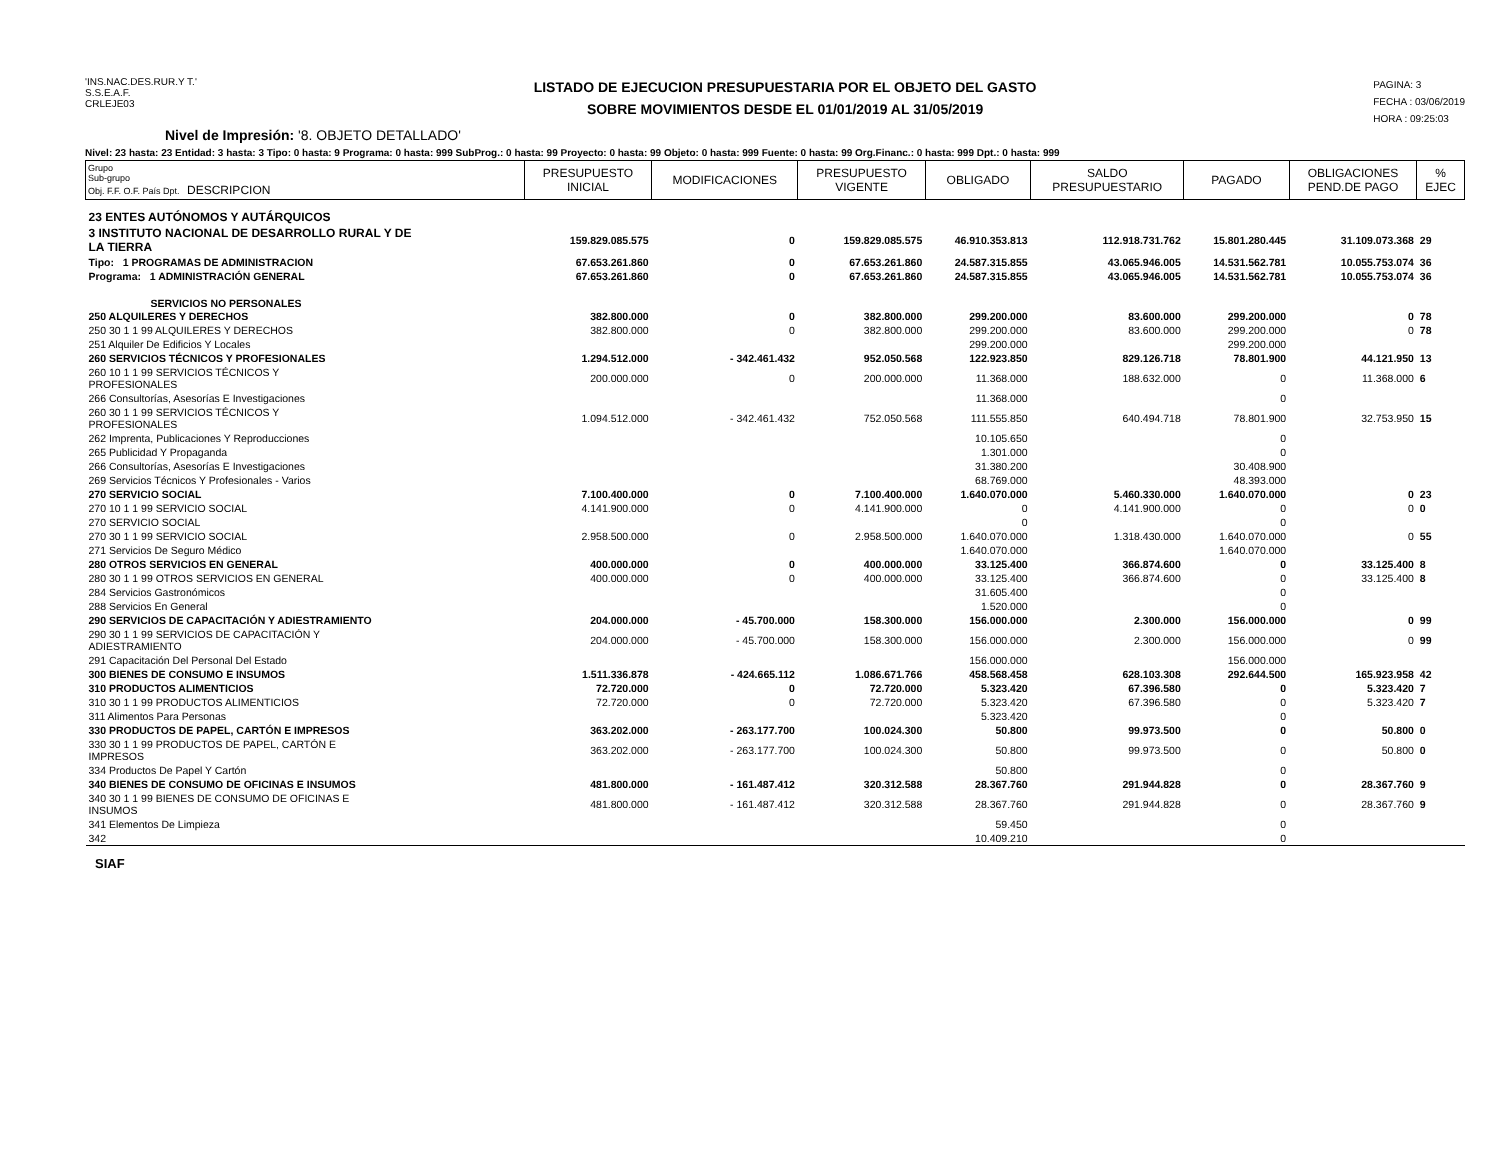'INS.NAC.DES.RUR.Y T.'
S.S.E.A.F.
CRLEJE03
LISTADO DE EJECUCION PRESUPUESTARIA POR EL OBJETO DEL GASTO
SOBRE MOVIMIENTOS DESDE EL 01/01/2019 AL 31/05/2019
PAGINA: 3
FECHA : 03/06/2019
HORA : 09:25:03
Nivel de Impresión: '8. OBJETO DETALLADO'
Nivel: 23 hasta: 23 Entidad: 3 hasta: 3 Tipo: 0 hasta: 9 Programa: 0 hasta: 999 SubProg.: 0 hasta: 99 Proyecto: 0 hasta: 99 Objeto: 0 hasta: 999 Fuente: 0 hasta: 99 Org.Financ.: 0 hasta: 999 Dpt.: 0 hasta: 999
| Grupo Sub-grupo Obj. F.F. O.F. País Dpt. DESCRIPCION | PRESUPUESTO INICIAL | MODIFICACIONES | PRESUPUESTO VIGENTE | OBLIGADO | SALDO PRESUPUESTARIO | PAGADO | OBLIGACIONES PEND.DE PAGO | % EJEC |
| --- | --- | --- | --- | --- | --- | --- | --- | --- |
| 23 ENTES AUTÓNOMOS Y AUTÁRQUICOS | | | | | | | | |
| 3 INSTITUTO NACIONAL DE DESARROLLO RURAL Y DE LA TIERRA | 159.829.085.575 | 0 | 159.829.085.575 | 46.910.353.813 | 112.918.731.762 | 15.801.280.445 | 31.109.073.368 | 29 |
| Tipo: 1 PROGRAMAS DE ADMINISTRACION | 67.653.261.860 | 0 | 67.653.261.860 | 24.587.315.855 | 43.065.946.005 | 14.531.562.781 | 10.055.753.074 | 36 |
| Programa: 1 ADMINISTRACIÓN GENERAL | 67.653.261.860 | 0 | 67.653.261.860 | 24.587.315.855 | 43.065.946.005 | 14.531.562.781 | 10.055.753.074 | 36 |
| SERVICIOS NO PERSONALES | | | | | | | | |
| 250 ALQUILERES Y DERECHOS | 382.800.000 | 0 | 382.800.000 | 299.200.000 | 83.600.000 | 299.200.000 | 0 | 78 |
| 250 30 1 1 99 ALQUILERES Y DERECHOS | 382.800.000 | 0 | 382.800.000 | 299.200.000 | 83.600.000 | 299.200.000 | 0 | 78 |
| 251 Alquiler De Edificios Y Locales | | | | 299.200.000 | | 299.200.000 | | |
| 260 SERVICIOS TÉCNICOS Y PROFESIONALES | 1.294.512.000 | - 342.461.432 | 952.050.568 | 122.923.850 | 829.126.718 | 78.801.900 | 44.121.950 | 13 |
| 260 10 1 1 99 SERVICIOS TÉCNICOS Y PROFESIONALES | 200.000.000 | 0 | 200.000.000 | 11.368.000 | 188.632.000 | 0 | 11.368.000 | 6 |
| 266 Consultorías, Asesorías E Investigaciones | | | | 11.368.000 | | 0 | | |
| 260 30 1 1 99 SERVICIOS TÉCNICOS Y PROFESIONALES | 1.094.512.000 | - 342.461.432 | 752.050.568 | 111.555.850 | 640.494.718 | 78.801.900 | 32.753.950 | 15 |
| 262 Imprenta, Publicaciones Y Reproducciones | | | | 10.105.650 | | 0 | | |
| 265 Publicidad Y Propaganda | | | | 1.301.000 | | 0 | | |
| 266 Consultorías, Asesorías E Investigaciones | | | | 31.380.200 | | 30.408.900 | | |
| 269 Servicios Técnicos Y Profesionales - Varios | | | | 68.769.000 | | 48.393.000 | | |
| 270 SERVICIO SOCIAL | 7.100.400.000 | 0 | 7.100.400.000 | 1.640.070.000 | 5.460.330.000 | 1.640.070.000 | 0 | 23 |
| 270 10 1 1 99 SERVICIO SOCIAL | 4.141.900.000 | 0 | 4.141.900.000 | 0 | 4.141.900.000 | 0 | 0 | 0 |
| 270 SERVICIO SOCIAL | | | | 0 | | 0 | | |
| 270 30 1 1 99 SERVICIO SOCIAL | 2.958.500.000 | 0 | 2.958.500.000 | 1.640.070.000 | 1.318.430.000 | 1.640.070.000 | 0 | 55 |
| 271 Servicios De Seguro Médico | | | | 1.640.070.000 | | 1.640.070.000 | | |
| 280 OTROS SERVICIOS EN GENERAL | 400.000.000 | 0 | 400.000.000 | 33.125.400 | 366.874.600 | 0 | 33.125.400 | 8 |
| 280 30 1 1 99 OTROS SERVICIOS EN GENERAL | 400.000.000 | 0 | 400.000.000 | 33.125.400 | 366.874.600 | 0 | 33.125.400 | 8 |
| 284 Servicios Gastronómicos | | | | 31.605.400 | | 0 | | |
| 288 Servicios En General | | | | 1.520.000 | | 0 | | |
| 290 SERVICIOS DE CAPACITACIÓN Y ADIESTRAMIENTO | 204.000.000 | - 45.700.000 | 158.300.000 | 156.000.000 | 2.300.000 | 156.000.000 | 0 | 99 |
| 290 30 1 1 99 SERVICIOS DE CAPACITACIÓN Y ADIESTRAMIENTO | 204.000.000 | - 45.700.000 | 158.300.000 | 156.000.000 | 2.300.000 | 156.000.000 | 0 | 99 |
| 291 Capacitación Del Personal Del Estado | | | | 156.000.000 | | 156.000.000 | | |
| 300 BIENES DE CONSUMO E INSUMOS | 1.511.336.878 | - 424.665.112 | 1.086.671.766 | 458.568.458 | 628.103.308 | 292.644.500 | 165.923.958 | 42 |
| 310 PRODUCTOS ALIMENTICIOS | 72.720.000 | 0 | 72.720.000 | 5.323.420 | 67.396.580 | 0 | 5.323.420 | 7 |
| 310 30 1 1 99 PRODUCTOS ALIMENTICIOS | 72.720.000 | 0 | 72.720.000 | 5.323.420 | 67.396.580 | 0 | 5.323.420 | 7 |
| 311 Alimentos Para Personas | | | | 5.323.420 | | 0 | | |
| 330 PRODUCTOS DE PAPEL, CARTÓN E IMPRESOS | 363.202.000 | - 263.177.700 | 100.024.300 | 50.800 | 99.973.500 | 0 | 50.800 | 0 |
| 330 30 1 1 99 PRODUCTOS DE PAPEL, CARTÓN E IMPRESOS | 363.202.000 | - 263.177.700 | 100.024.300 | 50.800 | 99.973.500 | 0 | 50.800 | 0 |
| 334 Productos De Papel Y Cartón | | | | 50.800 | | 0 | | |
| 340 BIENES DE CONSUMO DE OFICINAS E INSUMOS | 481.800.000 | - 161.487.412 | 320.312.588 | 28.367.760 | 291.944.828 | 0 | 28.367.760 | 9 |
| 340 30 1 1 99 BIENES DE CONSUMO DE OFICINAS E INSUMOS | 481.800.000 | - 161.487.412 | 320.312.588 | 28.367.760 | 291.944.828 | 0 | 28.367.760 | 9 |
| 341 Elementos De Limpieza | | | | 59.450 | | 0 | | |
| 342 | | | | 10.409.210 | | 0 | | |
SIAF